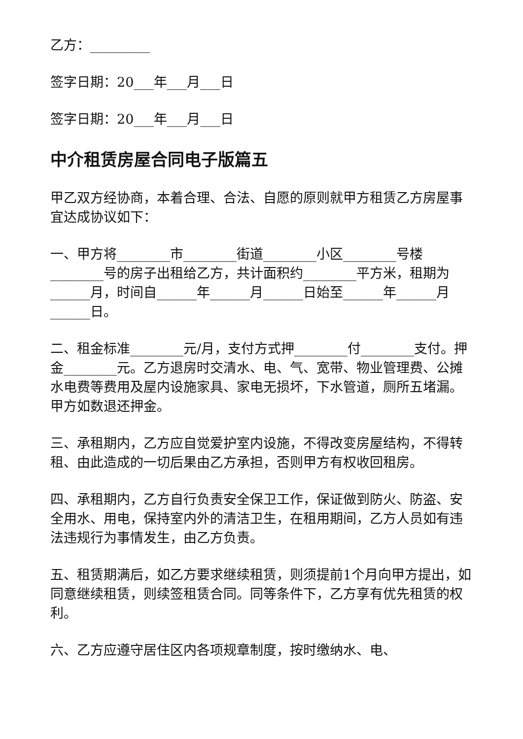乙方：_________
签字日期：20___年___月___日
签字日期：20___年___月___日
中介租赁房屋合同电子版篇五
甲乙双方经协商，本着合理、合法、自愿的原则就甲方租赁乙方房屋事宜达成协议如下：
一、甲方将________市________街道________小区________号楼________号的房子出租给乙方，共计面积约________平方米，租期为______月，时间自______年______月______日始至______年______月______日。
二、租金标准________元/月，支付方式押________付________支付。押金________元。乙方退房时交清水、电、气、宽带、物业管理费、公摊水电费等费用及屋内设施家具、家电无损坏，下水管道，厕所五堵漏。甲方如数退还押金。
三、承租期内，乙方应自觉爱护室内设施，不得改变房屋结构，不得转租、由此造成的一切后果由乙方承担，否则甲方有权收回租房。
四、承租期内，乙方自行负责安全保卫工作，保证做到防火、防盗、安全用水、用电，保持室内外的清洁卫生，在租用期间，乙方人员如有违法违规行为事情发生，由乙方负责。
五、租赁期满后，如乙方要求继续租赁，则须提前1个月向甲方提出，如同意继续租赁，则续签租赁合同。同等条件下，乙方享有优先租赁的权利。
六、乙方应遵守居住区内各项规章制度，按时缴纳水、电、